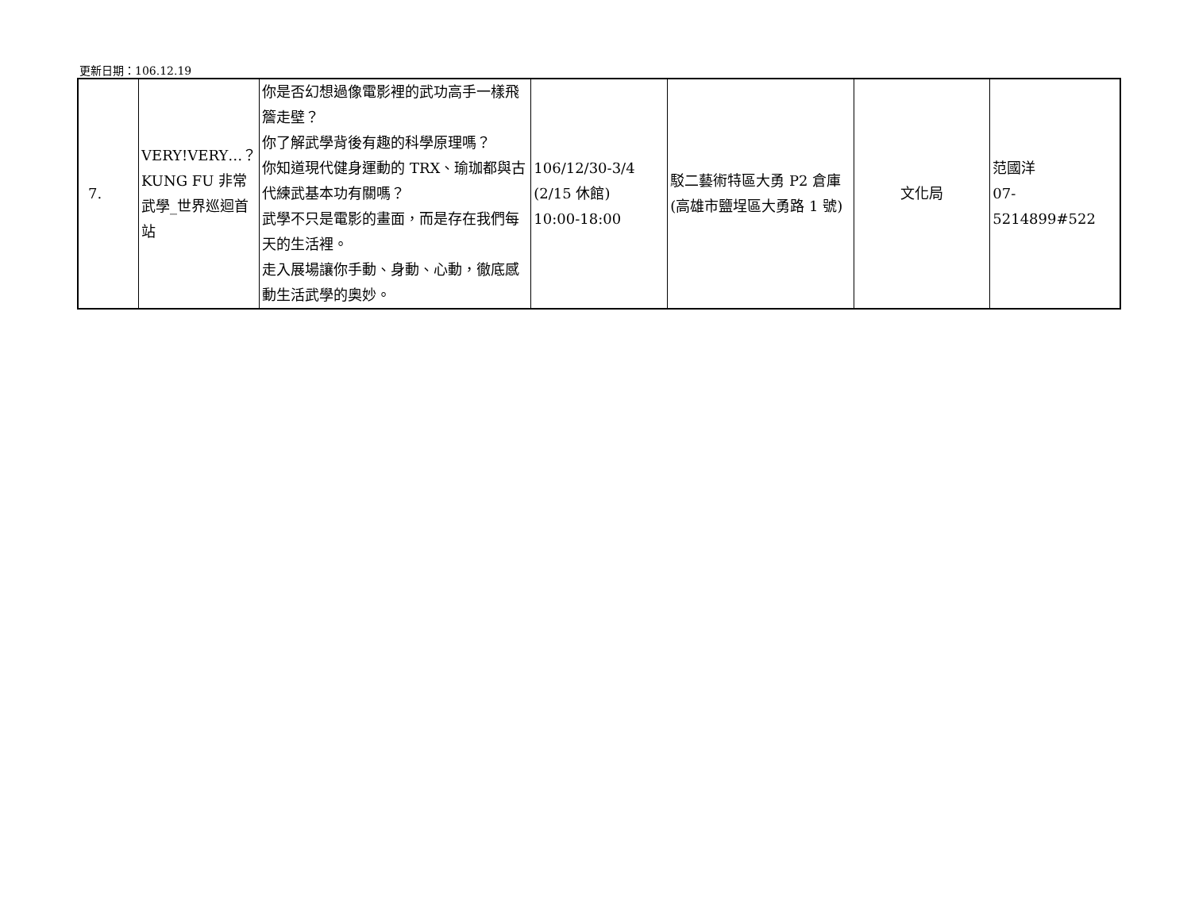更新日期：106.12.19
| 7. | VERY!VERY…？KUNG FU 非常武學_世界巡迴首站 | 你是否幻想過像電影裡的武功高手一樣飛簷走壁？ 你了解武學背後有趣的科學原理嗎？ 你知道現代健身運動的 TRX、瑜珈都與古代練武基本功有關嗎？ 武學不只是電影的畫面，而是存在我們每天的生活裡。 走入展場讓你手動、身動、心動，徹底感動生活武學的奧妙。 | 106/12/30-3/4 (2/15 休館) 10:00-18:00 | 駁二藝術特區大勇 P2 倉庫(高雄市鹽埕區大勇路 1 號) | 文化局 | 范國洋 07-5214899#522 |